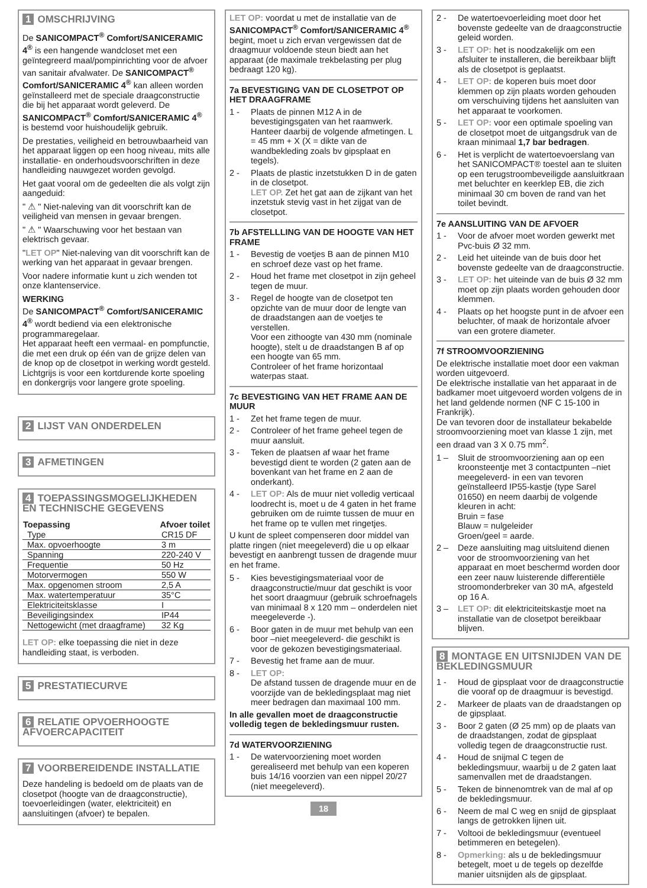1 OMSCHRIJVING
De SANICOMPACT<sup>®</sup> Comfort/SANICERAMIC 4<sup>®</sup> is een hangende wandcloset met een geïntegreerd maal/pompinrichting voor de afvoer van sanitair afvalwater. De SANICOMPACT<sup>®</sup> Comfort/SANICERAMIC 4<sup>®</sup> kan alleen worden geïnstalleerd met de speciale draagconstructie die bij het apparaat wordt geleverd. De SANICOMPACT<sup>®</sup> Comfort/SANICERAMIC 4<sup>®</sup> is bestemd voor huishoudelijk gebruik.
De prestaties, veiligheid en betrouwbaarheid van het apparaat liggen op een hoog niveau, mits alle installatie- en onderhoudsvoorschriften in deze handleiding nauwgezet worden gevolgd.
Het gaat vooral om de gedeelten die als volgt zijn aangeduid:
" ⚠ " Niet-naleving van dit voorschrift kan de veiligheid van mensen in gevaar brengen.
" ⚠ " Waarschuwing voor het bestaan van elektrisch gevaar.
"LET OP" Niet-naleving van dit voorschrift kan de werking van het apparaat in gevaar brengen.
Voor nadere informatie kunt u zich wenden tot onze klantenservice.
WERKING
De SANICOMPACT<sup>®</sup> Comfort/SANICERAMIC 4<sup>®</sup> wordt bediend via een elektronische programmaregelaar.
Het apparaat heeft een vermaal- en pompfunctie, die met een druk op één van de grijze delen van de knop op de closetpot in werking wordt gesteld. Lichtgrijs is voor een kortdurende korte spoeling en donkergrijs voor langere grote spoeling.
2 LIJST VAN ONDERDELEN
3 AFMETINGEN
4 TOEPASSINGSMOGELIJKHEDEN EN TECHNISCHE GEGEVENS
| Toepassing | Afvoer toilet |
| --- | --- |
| Type | CR15 DF |
| Max. opvoerhoogte | 3 m |
| Spanning | 220-240 V |
| Frequentie | 50 Hz |
| Motorvermogen | 550 W |
| Max. opgenomen stroom | 2,5 A |
| Max. watertemperatuur | 35°C |
| Elektriciteitsklasse | I |
| Beveiligingsindex | IP44 |
| Nettogewicht (met draagframe) | 32 Kg |
LET OP: elke toepassing die niet in deze handleiding staat, is verboden.
5 PRESTATIECURVE
6 RELATIE OPVOERHOOGTE AFVOERCAPACITEIT
7 VOORBEREIDENDE INSTALLATIE
Deze handeling is bedoeld om de plaats van de closetpot (hoogte van de draagconstructie), toevoerleidingen (water, elektriciteit) en aansluitingen (afvoer) te bepalen.
LET OP: voordat u met de installatie van de SANICOMPACT<sup>®</sup> Comfort/SANICERAMIC 4<sup>®</sup> begint, moet u zich ervan vergewissen dat de draagmuur voldoende steun biedt aan het apparaat (de maximale trekbelasting per plug bedraagt 120 kg).
7a BEVESTIGING VAN DE CLOSETPOT OP HET DRAAGFRAME
1 - Plaats de pinnen M12 A in de bevestigingsgaten van het raamwerk. Hanteer daarbij de volgende afmetingen. L = 45 mm + X (X = dikte van de wandbekleding zoals bv gipsplaat en tegels).
2 - Plaats de plastic inzetstukken D in de gaten in de closetpot.
LET OP. Zet het gat aan de zijkant van het inzetstuk stevig vast in het zijgat van de closetpot.
7b AFSTELLLING VAN DE HOOGTE VAN HET FRAME
1 - Bevestig de voetjes B aan de pinnen M10 en schroef deze vast op het frame.
2 - Houd het frame met closetpot in zijn geheel tegen de muur.
3 - Regel de hoogte van de closetpot ten opzichte van de muur door de lengte van de draadstangen aan de voetjes te verstellen.
Voor een zithoogte van 430 mm (nominale hoogte), stelt u de draadstangen B af op een hoogte van 65 mm.
Controleer of het frame horizontaal waterpas staat.
7c BEVESTIGING VAN HET FRAME AAN DE MUUR
1 - Zet het frame tegen de muur.
2 - Controleer of het frame geheel tegen de muur aansluit.
3 - Teken de plaatsen af waar het frame bevestigd dient te worden (2 gaten aan de bovenkant van het frame en 2 aan de onderkant).
4 - LET OP: Als de muur niet volledig verticaal loodrecht is, moet u de 4 gaten in het frame gebruiken om de ruimte tussen de muur en het frame op te vullen met ringetjes.
U kunt de spleet compenseren door middel van platte ringen (niet meegeleverd) die u op elkaar bevestigt en aanbrengt tussen de dragende muur en het frame.
5 - Kies bevestigingsmateriaal voor de draagconstructie/muur dat geschikt is voor het soort draagmuur (gebruik schroefnagels van minimaal 8 x 120 mm – onderdelen niet meegeleverde -).
6 - Boor gaten in de muur met behulp van een boor –niet meegeleverd- die geschikt is voor de gekozen bevestigingsmateriaal.
7 - Bevestig het frame aan de muur.
8 - LET OP:
De afstand tussen de dragende muur en de voorzijde van de bekledingsplaat mag niet meer bedragen dan maximaal 100 mm.
In alle gevallen moet de draagconstructie volledig tegen de bekledingsmuur rusten.
7d WATERVOORZIENING
1 - De watervoorziening moet worden gerealiseerd met behulp van een koperen buis 14/16 voorzien van een nippel 20/27 (niet meegeleverd).
18
2 - De watertoevoerleiding moet door het bovenste gedeelte van de draagconstructie geleid worden.
3 - LET OP: het is noodzakelijk om een afsluiter te installeren, die bereikbaar blijft als de closetpot is geplaatst.
4 - LET OP: de koperen buis moet door klemmen op zijn plaats worden gehouden om verschuiving tijdens het aansluiten van het apparaat te voorkomen.
5 - LET OP: voor een optimale spoeling van de closetpot moet de uitgangsdruk van de kraan minimaal 1,7 bar bedragen.
6 - Het is verplicht de watertoevoerslang van het SANICOMPACT® toestel aan te sluiten op een terugstroombeveiligde aansluitkraan met beluchter en keerklep EB, die zich minimaal 30 cm boven de rand van het toilet bevindt.
7e AANSLUITING VAN DE AFVOER
1 - Voor de afvoer moet worden gewerkt met Pvc-buis Ø 32 mm.
2 - Leid het uiteinde van de buis door het bovenste gedeelte van de draagconstructie.
3 - LET OP: het uiteinde van de buis Ø 32 mm moet op zijn plaats worden gehouden door klemmen.
4 - Plaats op het hoogste punt in de afvoer een beluchter, of maak de horizontale afvoer van een grotere diameter.
7f STROOMVOORZIENING
De elektrische installatie moet door een vakman worden uitgevoerd.
De elektrische installatie van het apparaat in de badkamer moet uitgevoerd worden volgens de in het land geldende normen (NF C 15-100 in Frankrijk).
De van tevoren door de installateur bekabelde stroomvoorziening moet van klasse 1 zijn, met een draad van 3 X 0.75 mm<sup>2</sup>.
1 – Sluit de stroomvoorziening aan op een kroonsteentje met 3 contactpunten –niet meegeleverd- in een van tevoren geïnstalleerd IP55-kastje (type Sarel 01650) en neem daarbij de volgende kleuren in acht:
Bruin = fase
Blauw = nulgeleider
Groen/geel = aarde.
2 – Deze aansluiting mag uitsluitend dienen voor de stroomvoorziening van het apparaat en moet beschermd worden door een zeer nauw luisterende differentiële stroomonderbreker van 30 mA, afgesteld op 16 A.
3 – LET OP: dit elektriciteitskastje moet na installatie van de closetpot bereikbaar blijven.
8 MONTAGE EN UITSNIJDEN VAN DE BEKLEDINGSMUUR
1 - Houd de gipsplaat voor de draagconstructie die vooraf op de draagmuur is bevestigd.
2 - Markeer de plaats van de draadstangen op de gipsplaat.
3 - Boor 2 gaten (Ø 25 mm) op de plaats van de draadstangen, zodat de gipsplaat volledig tegen de draagconstructie rust.
4 - Houd de snijmal C tegen de bekledingsmuur, waarbij u de 2 gaten laat samenvallen met de draadstangen.
5 - Teken de binnenomtrek van de mal af op de bekledingsmuur.
6 - Neem de mal C weg en snijd de gipsplaat langs de getrokken lijnen uit.
7 - Voltooi de bekledingsmuur (eventueel betimmeren en betegelen).
8 - Opmerking: als u de bekledingsmuur betegelt, moet u de tegels op dezelfde manier uitsnijden als de gipsplaat.